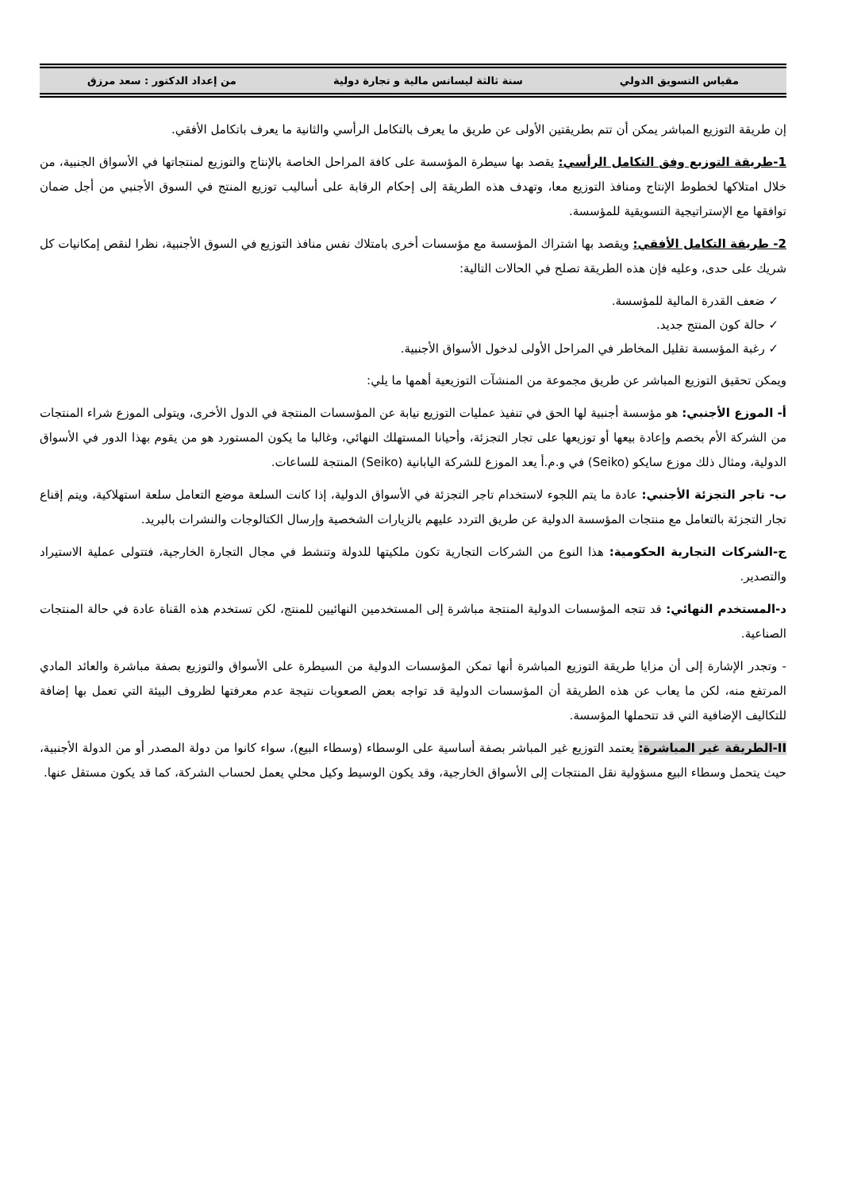مقياس التسويق الدولي سنة ثالثة ليسانس مالية و تجارة دولية من إعداد الدكتور : سعد مرزق
إن طريقة التوزيع المباشر يمكن أن تتم بطريقتين الأولى عن طريق ما يعرف بالتكامل الرأسي والثانية ما يعرف باتكامل الأفقي.
1-طريقة التوزيع وفق التكامل الرأسي: يقصد بها سيطرة المؤسسة على كافة المراحل الخاصة بالإنتاج والتوزيع لمنتجاتها في الأسواق الجنبية، من خلال امتلاكها لخطوط الإنتاج ومنافذ التوزيع معا، وتهدف هذه الطريقة إلى إحكام الرقابة على أساليب توزيع المنتج في السوق الأجنبي من أجل ضمان توافقها مع الإستراتيجية التسويقية للمؤسسة.
2- طريقة التكامل الأفقي: ويقصد بها اشتراك المؤسسة مع مؤسسات أخرى بامتلاك نفس منافذ التوزيع في السوق الأجنبية، نظرا لنقص إمكانيات كل شريك على حدى، وعليه فإن هذه الطريقة تصلح في الحالات التالية:
✓ ضعف القدرة المالية للمؤسسة.
✓ حالة كون المنتج جديد.
✓ رغبة المؤسسة تقليل المخاطر في المراحل الأولى لدخول الأسواق الأجنبية.
ويمكن تحقيق التوزيع المباشر عن طريق مجموعة من المنشآت التوزيعية أهمها ما يلي:
أ- الموزع الأجنبي: هو مؤسسة أجنبية لها الحق في تنفيذ عمليات التوزيع نيابة عن المؤسسات المنتجة في الدول الأخرى، ويتولى الموزع شراء المنتجات من الشركة الأم بخصم وإعادة بيعها أو توزيعها على تجار التجزئة، وأحيانا المستهلك النهائي، وغالبا ما يكون المستورد هو من يقوم بهذا الدور في الأسواق الدولية، ومثال ذلك موزع سايكو (Seiko) في و.م.أ يعد الموزع للشركة اليابانية (Seiko) المنتجة للساعات.
ب- تاجر التجزئة الأجنبي: عادة ما يتم اللجوء لاستخدام تاجر التجزئة في الأسواق الدولية، إذا كانت السلعة موضع التعامل سلعة استهلاكية، ويتم إقناع تجار التجزئة بالتعامل مع منتجات المؤسسة الدولية عن طريق التردد عليهم بالزيارات الشخصية وإرسال الكتالوجات والنشرات بالبريد.
ج-الشركات التجارية الحكومية: هذا النوع من الشركات التجارية تكون ملكيتها للدولة وتنشط في مجال التجارة الخارجية، فتتولى عملية الاستيراد والتصدير.
د-المستخدم النهائي: قد تتجه المؤسسات الدولية المنتجة مباشرة إلى المستخدمين النهائيين للمنتج، لكن تستخدم هذه القناة عادة في حالة المنتجات الصناعية.
- وتجدر الإشارة إلى أن مزايا طريقة التوزيع المباشرة أنها تمكن المؤسسات الدولية من السيطرة على الأسواق والتوزيع بصفة مباشرة والعائد المادي المرتفع منه، لكن ما يعاب عن هذه الطريقة أن المؤسسات الدولية قد تواجه بعض الصعوبات نتيجة عدم معرفتها لظروف البيئة التي تعمل بها إضافة للتكاليف الإضافية التي قد تتحملها المؤسسة.
II-الطريقة غير المباشرة: يعتمد التوزيع غير المباشر بصفة أساسية على الوسطاء (وسطاء البيع)، سواء كانوا من دولة المصدر أو من الدولة الأجنبية، حيث يتحمل وسطاء البيع مسؤولية نقل المنتجات إلى الأسواق الخارجية، وقد يكون الوسيط وكيل محلي يعمل لحساب الشركة، كما قد يكون مستقل عنها.